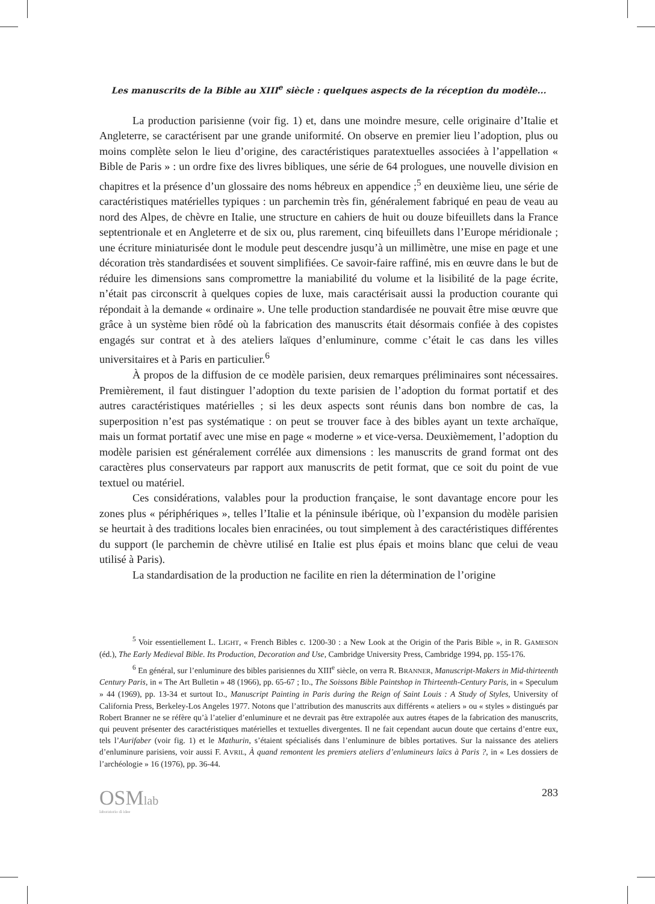Les manuscrits de la Bible au XIII<sup>e</sup> siècle : quelques aspects de la réception du modèle...
La production parisienne (voir fig. 1) et, dans une moindre mesure, celle originaire d’Italie et Angleterre, se caractérisent par une grande uniformité. On observe en premier lieu l’adoption, plus ou moins complète selon le lieu d’origine, des caractéristiques paratextuelles associées à l’appellation « Bible de Paris » : un ordre fixe des livres bibliques, une série de 64 prologues, une nouvelle division en chapitres et la présence d’un glossaire des noms hébreux en appendice ;<sup>5</sup> en deuxième lieu, une série de caractéristiques matérielles typiques : un parchemin très fin, généralement fabriqué en peau de veau au nord des Alpes, de chèvre en Italie, une structure en cahiers de huit ou douze bifeuillets dans la France septentrionale et en Angleterre et de six ou, plus rarement, cinq bifeuillets dans l’Europe méridionale ; une écriture miniaturisée dont le module peut descendre jusqu’à un millimètre, une mise en page et une décoration très standardisées et souvent simplifiées. Ce savoir-faire raffiné, mis en œuvre dans le but de réduire les dimensions sans compromettre la maniabilité du volume et la lisibilité de la page écrite, n’était pas circonscrit à quelques copies de luxe, mais caractérisait aussi la production courante qui répondait à la demande « ordinaire ». Une telle production standardisée ne pouvait être mise œuvre que grâce à un système bien rôdé où la fabrication des manuscrits était désormais confiée à des copistes engagés sur contrat et à des ateliers laïques d’enluminure, comme c’était le cas dans les villes universitaires et à Paris en particulier.<sup>6</sup>
À propos de la diffusion de ce modèle parisien, deux remarques préliminaires sont nécessaires. Premièrement, il faut distinguer l’adoption du texte parisien de l’adoption du format portatif et des autres caractéristiques matérielles ; si les deux aspects sont réunis dans bon nombre de cas, la superposition n’est pas systématique : on peut se trouver face à des bibles ayant un texte archaïque, mais un format portatif avec une mise en page « moderne » et vice-versa. Deuxièmement, l’adoption du modèle parisien est généralement corrélée aux dimensions : les manuscrits de grand format ont des caractères plus conservateurs par rapport aux manuscrits de petit format, que ce soit du point de vue textuel ou matériel.
Ces considérations, valables pour la production française, le sont davantage encore pour les zones plus « périphériques », telles l’Italie et la péninsule ibérique, où l’expansion du modèle parisien se heurtait à des traditions locales bien enracinées, ou tout simplement à des caractéristiques différentes du support (le parchemin de chèvre utilisé en Italie est plus épais et moins blanc que celui de veau utilisé à Paris).
La standardisation de la production ne facilite en rien la détermination de l’origine
<sup>5</sup> Voir essentiellement L. LIGHT, « French Bibles c. 1200-30 : a New Look at the Origin of the Paris Bible », in R. GAMESON (éd.), The Early Medieval Bible. Its Production, Decoration and Use, Cambridge University Press, Cambridge 1994, pp. 155-176.
<sup>6</sup> En général, sur l’enluminure des bibles parisiennes du XIII<sup>e</sup> siècle, on verra R. BRANNER, Manuscript-Makers in Mid-thirteenth Century Paris, in « The Art Bulletin » 48 (1966), pp. 65-67 ; ID., The Soissons Bible Paintshop in Thirteenth-Century Paris, in « Speculum » 44 (1969), pp. 13-34 et surtout ID., Manuscript Painting in Paris during the Reign of Saint Louis : A Study of Styles, University of California Press, Berkeley-Los Angeles 1977. Notons que l’attribution des manuscrits aux différents « ateliers » ou « styles » distingués par Robert Branner ne se réfère qu’à l’atelier d’enluminure et ne devrait pas être extrapolée aux autres étapes de la fabrication des manuscrits, qui peuvent présenter des caractéristiques matérielles et textuelles divergentes. Il ne fait cependant aucun doute que certains d’entre eux, tels l’Aurifaber (voir fig. 1) et le Mathurin, s’étaient spécialisés dans l’enluminure de bibles portatives. Sur la naissance des ateliers d’enluminure parisiens, voir aussi F. AVRIL, À quand remontent les premiers ateliers d’enlumineurs laïcs à Paris ?, in « Les dossiers de l’archéologie » 16 (1976), pp. 36-44.
OSMlab
laboratorio di idee
283